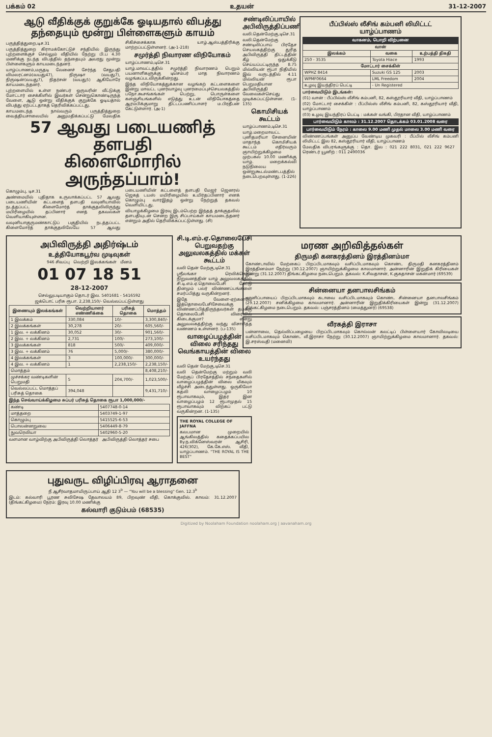பக்கம் 02 உதயன் 31-12-2007
ஆடு வீதிக்குக் குறுக்கே ஓடியதால் விபத்து
தந்தையும் மூன்று பிள்ளைகளும் காயம்
பருத்தித்துறை,டிச.31
பருத்தித்துறை கிராமக்கோட்டுச் சந்தியில் இருந்து புற்றளைக்குச் செல்லும் வீதியில் நேற்று பி.ப 4.30 மணிக்கு நடந்த விபத்தில் தந்தையும் அவரது மூன்று பிள்ளைகளும் காயமடைந்தனர்.
யாழ்ப்பாணம்,மருதடி லேனைச் சேர்ந்த சேதுபதி விமலரட்னம்(வயது47), நிருஷா (வயது7), நிருஷன்(வயது7), நிதர்சன் (வயது5) ஆகியோரே காயமடைந்தனர்.
புற்றளையில் உள்ள நண்பர் ஒருவரின் வீட்டுக்கு மோட்டார் சைக்கிளில் இவர்கள் சென்றுகொண்டிருந்த வேளை, ஆடு ஒன்று வீதிக்குக் குறுக்கே ஓடியதால் விபத்து ஏற்பட்டதாகத் தெரிவிக்கப்பட்டது.
காயமடைந்த நால்வரும் பருத்தித்துறை வைத்தியசாலையில் அனுமதிக்கப்பட்டு மேலதிக சிகிச்சைக்காக யாழ்.ஆஸ்பத்திரிக்கு மாற்றப்பட்டுள்ளனர். (அ-1-218)
சமுர்த்தி நிவாரண விநியோகம்
யாழ்ப்பாணம்,டிசெ.31
யாழ்.மாவட்டத்தில் சமுர்த்தி நிவாரணம் பெறும் பயனாளிகளுக்கு டிசெம்பர் மாத நிவாரணம் வழங்கப்படவிருக்கின்றது.
இந்த விநியோகத்துக்கான வழங்கற் கட்டளைகளை இன்று மாவட்ட புனர்வாழ்வு புனரமைப்புச்செயலகத்தில் பநோ.கூசங்கங்கள் பெற்று, பொருள்களை களஞ்சியங்களில் எடுத்து உடன் விநியோகத்தை ஆரம்பிக்குமாறு திட்டப்பணிப்பாளர் ம.பிரதீபன் கேட்டுள்ளார். (அ-1)
57 ஆவது படையணித் தளபதி
கிளைமோரில் அருந்தப்பாம்!
கொழும்பு, டிச.31
அண்மையில் புதிதாக உருவாக்கப்பட்ட 57 ஆவது படையணியின் கட்டளைத் தளபதி வவுனியாவில் நடத்தப்பட்ட கிளைமோர்த் தாக்குதலிலிருந்து மயிரிழையில் தப்பினார் எனத் தகவல்கள் வெளியாகியுள்ளன.
வவுனியாகுருமண்காட்டுப் பகுதியில் நடத்தப்பட்ட கிளைமோர்த் தாக்குதலிலேயே 57 ஆவது படையணியின் கட்டளைத் தளபதி மேஜர் ஜெனரல் ஜெகத் டயஸ் மயிரிழையில் உயிர்தப்பினார் எனக் கொழும்பு வாரஇதழ் ஒன்று நேற்றுத் தகவல் வெளியிட்டது.
வியாழக்கிழமை இரவு இடம்பெற்ற இந்தத் தாக்குதலில் தளபதியுடன் சென்ற இரு சிப்பாய்கள் காயமடைந்தனர் என்றும் அதில் தெரிவிக்கப்பட்டுள்ளது. (சி)
சண்டிலிப்பாயில் அபிவிருத்திப்பணி
வலி.தென்மேற்கு,டிசெ.31
வலி.தென்மேற்கு சண்டிலிப்பாய் பிரதேச செயலகத்திற்கு துரித அபிவிருத்தி திட்டத்தின் கீழ் ஒதுக்கீடு செய்யப்பட்டிருந்த 8.75 மில்லியன் ரூபா நிதியில் இவ் வருடத்தில் 4.11 மில்லியன் ரூபா பெறுமதியான அபிவிருத்தி வேலைகள்செய்து முடிக்கப்பட்டுள்ளன. (1-135)
கொமிசியக் கூட்டம்
யாழ்ப்பாணம்,டிசெ.31
யாழ்.மறைமாவட்ட புனிதமரியா சேனையின் மாதாந்த கொமிசியக் கூட்டம் எதிர்வரும் ஞாயிற்றுக்கிழமை முற்பகல் 10.00 மணிக்கு யாழ். மறைக்கல்வி நடுநிலைய ஒன்றுகூடல்மண்டபத்தில் நடைபெறவுள்ளது. (1-226)
பீப்பில்ஸ் லீசிங் கம்பனி லிமிட்டட்
யாழ்ப்பாணம்
வாகனம், பொறி விற்பனை
| வான் | | |
| --- | --- | --- |
| இலக்கம் | வகை | உற்பத்தி திகதி |
| 250 - 3535 | Toyota Hiace | 1993 |
| மோட்டார் சைக்கிள் | | |
| WPHZ 8414 | Suzuki GS 125 | 2003 |
| WPMF0664 | LML Freedom | 2004 |
| உழவு இயந்திரப் பெட்டி | - Un Registered | |
பார்வையிடும் இடங்கள்:
(01) வான் : பீப்பில்ஸ் லீசிங் கம்பனி, 82, கஸ்தூரியார் வீதி, யாழ்ப்பாணம்
(02) மோட்டார் சைக்கிள் : பீப்பில்ஸ் லீசிங் கம்பனி, 82, கஸ்தூரியார் வீதி, யாழ்ப்பாணம்
(03) உழவு இயந்திரப் பெட்டி : மக்கள் வங்கி, பிரதான வீதி, யாழ்ப்பாணம்
பார்வையிடும் காலம் : 31.12.2007 தொடக்கம் 03.01.2008 வரை
பார்வையிடும் நேரம் : காலை 9.00 மணி முதல் மாலை 3.00 மணி வரை
விண்ணப்பங்கள் அனுப்ப வேண்டிய முகவரி : பீப்பில் லீசிங் கம்பனி லிமிட்டட் இல 82, கஸ்தூரியார் வீதி, யாழ்ப்பாணம்
மேலதிக விபரங்களுக்கு : தொ. இல : 021 222 8031, 021 222 9627 ரெண்டர் யூனிற் : 011 2490036
அபிவிருத்தி அதிர்ஷ்டம்
உத்தியோகபூர்வ முடிவுகள்
946 சிவப்பு வெற்றி இலக்கங்கள் மீனம்
01 07 18 51
28-12-2007
செல்லுபடியாகும் தொடர் இல. 5401681 - 5416592
ஜக்பொட் பரிசு ரூபா. 2,238,150/- வெல்லப்பட்டுள்ளது
| இணையும் இலக்கங்கள் | வெற்றியாளர் எண்ணிக்கை | பரிசுத் தொகை | மொத்தம் |
| --- | --- | --- | --- |
| 1 இலக்கம் | 330,084 | 10/- | 3,300,840/- |
| 2 இலக்கங்கள் | 30,278 | 20/- | 605,560/- |
| 1 இல. + லக்கினம் | 30,052 | 30/- | 901,560/- |
| 2 இல. + லக்கினம் | 2,731 | 100/- | 273,100/- |
| 3 இலக்கங்கள் | 818 | 500/- | 409,000/- |
| 3 இல. + லக்கினம் | 76 | 5,000/- | 380,000/- |
| 4 இலக்கங்கள் | 3 | 100,000/- | 300,000/- |
| 4 இல. + லக்கினம் | 1 | 2,238,150/- | 2,238,150/- |
| மொத்தம் | | | 8,408,210/- |
| முச்சக்கர வண்டிகளின் பெறுமதி | 5 | 204,700/- | 1,023,500/- |
| வெல்லப்பட்ட மொத்தப் பரிசுத் தொகை | 394,048 | | 9,431,710/- |
இந்த செவ்வாய்க்கிழமை சுப்பர் பரிசுத் தொகை ரூபா 1,000,000/-
| கண்டி | 5407748-0-14 |
| மாத்தறை | 5403749-1-97 |
| கொழும்பு | 5415525-6-53 |
| பொலன்னறுவை | 5406449-8-79 |
| நுவரெலியா | 5402960-5-20 |
வளமான வாழ்விற்கு அபிவிருத்தி லொத்தர் அபிவிருத்தி லொத்தர் சபை
சி.டி.எம்.ஏ.தொலைபேசி பெறுவதற்கு அலுவலகத்தில் மக்கள் கூட்டம்
வலி தென் மேற்கு,டிசெ.31
ஸ்ரீலங்கா ரெலிக்கொம் நிறுவனத்தின் யாழ் அலுவலகத்தில் சி.டி.எம்.ஏ.தொலைபேசி கேட்டு தினமும் பலர் விண்ணப்பங்களை சமர்ப்பித்து வருகின்றனர்.
இதே வேளை-ஏற்கனவே இத்தொலைபேசிசேவைக்கு விண்ணப்பித்திருந்தவர்கள் தமக்கு தொலைபேசி விரைவில் கிடைக்குமா? என்று அலுவலகத்திற்கு வந்து விசாரித்த வண்ணம் உள்ளனர். (ப-135)
வாழைப்பழத்தின் விலை சரிந்தது
வெங்காயத்தின் விலை உயர்ந்தது
வலி தென் மேற்கு,டிசெ.31
வலி தென்மேற்கு மற்றும் வலி மேற்குப் பிரதேசத்தில் சந்தைகளில் வாழைப்பழத்தின் விலை மிகவும் வீழ்ச்சி அடைந்துள்ளது. ஒருகிலோ கதலி வாழைப்பழம் 10 ரூபாவாகவும், இதர இன வாழைப்பழம் 12 ரூபாமுதல் 15 ரூபாவாகவும் விற்கப் பட்டு வருகின்றன. (1-135)
THE ROYAL COLLEGE OF JAFFNA
கலபமான முறையில் ஆங்கிலத்தில் கதைக்கப்பயில By.ந.விக்னேஸ்வரன் ஆசிரி, 426(302), கே.கே.எஸ். வீதி, யாழ்ப்பாணம். "THE ROYAL IS THE BEST"
மரண அறிவித்தல்கள்
திருமதி கனகரத்தினம் இரத்தினம்மா
கோண்டாவில் மேற்கைப் பிறப்பிடமாகவும் வசிப்பிடமாகவும் கொண்ட திருமதி கனகரத்தினம் இரத்தினம்மா நேற்று (30.12.2007) ஞாயிற்றுக்கிழமை காலமானார். அன்னாரின் இறுதிக் கிரியைகள் இன்று (31.12.2007) திங்கட்கிழமை நடைபெறும். தகவல்: K.சிவதாசன், K.குகதாசன் மகன்மார் (69539)
சின்னையா தனபாலசிங்கம்
மானிப்பாயைப் பிறப்பிடமாகவும் கடாவை வசிப்பிடமாகவும் கொண்ட சின்னையா தனபாலசிங்கம் (29.12.2007) சனிக்கிழமை காலமானார். அன்னாரின் இறுதிக்கிரியைகள் இன்று (31.12.2007) திங்கட்கிழமை நடைபெறும். தகவல்: பஞ்சரத்தினம் (மைத்துனர்) (69538)
வீரகத்தி இராசா
பன்னாலை, தெல்லிப்பழையை பிறப்பிடமாகவும் கொல்லன் கலட்டிப் பிள்ளையார் கோவிலடியை வசிப்பிடமாகவும் கொண்ட வீ.இராசா நேற்று (30.12.2007) ஞாயிற்றுக்கிழமை காலமானார். தகவல்: இ.சரஸ்வதி (மனைவி)
புதுவருட விழிப்பிரவு ஆராதனை
நீ ஆசீர்வாதமாயிருப்பாய் ஆதி 12 3<sup>b</sup> — "You will be a blessing" Gen. 12.3<sup>b</sup>
இடம்: கல்வாரி பூரண சுவிசேஷ தேவாலயம் 89, பிறவுண் வீதி, கொக்குவில். காலம்: 31.12.2007 (திங்கட்கிழமை) நேரம்: இரவு 10.00 மணிக்கு
கல்வாரி குடும்பம் (68535)
Digitized by Noolaham Foundation noolaham.org | aavanaham.org